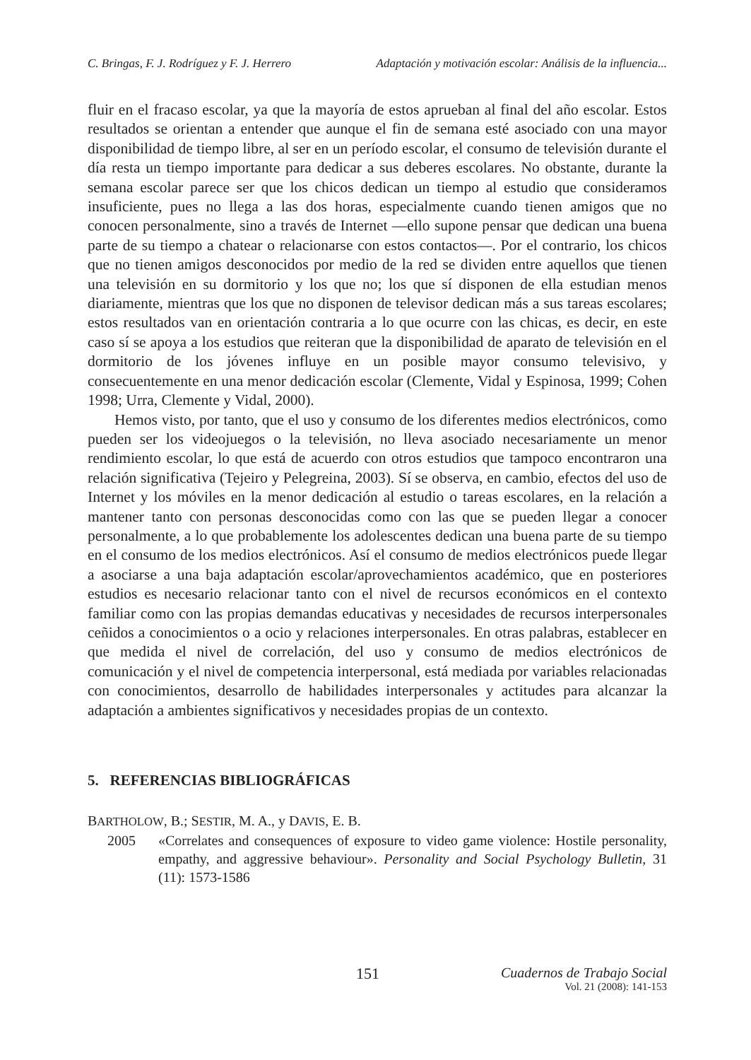C. Bringas, F. J. Rodríguez y F. J. Herrero Adaptación y motivación escolar: Análisis de la influencia...
fluir en el fracaso escolar, ya que la mayoría de estos aprueban al final del año escolar. Estos resultados se orientan a entender que aunque el fin de semana esté asociado con una mayor disponibilidad de tiempo libre, al ser en un período escolar, el consumo de televisión durante el día resta un tiempo importante para dedicar a sus deberes escolares. No obstante, durante la semana escolar parece ser que los chicos dedican un tiempo al estudio que consideramos insuficiente, pues no llega a las dos horas, especialmente cuando tienen amigos que no conocen personalmente, sino a través de Internet —ello supone pensar que dedican una buena parte de su tiempo a chatear o relacionarse con estos contactos—. Por el contrario, los chicos que no tienen amigos desconocidos por medio de la red se dividen entre aquellos que tienen una televisión en su dormitorio y los que no; los que sí disponen de ella estudian menos diariamente, mientras que los que no disponen de televisor dedican más a sus tareas escolares; estos resultados van en orientación contraria a lo que ocurre con las chicas, es decir, en este caso sí se apoya a los estudios que reiteran que la disponibilidad de aparato de televisión en el dormitorio de los jóvenes influye en un posible mayor consumo televisivo, y consecuentemente en una menor dedicación escolar (Clemente, Vidal y Espinosa, 1999; Cohen 1998; Urra, Clemente y Vidal, 2000).
Hemos visto, por tanto, que el uso y consumo de los diferentes medios electrónicos, como pueden ser los videojuegos o la televisión, no lleva asociado necesariamente un menor rendimiento escolar, lo que está de acuerdo con otros estudios que tampoco encontraron una relación significativa (Tejeiro y Pelegreina, 2003). Sí se observa, en cambio, efectos del uso de Internet y los móviles en la menor dedicación al estudio o tareas escolares, en la relación a mantener tanto con personas desconocidas como con las que se pueden llegar a conocer personalmente, a lo que probablemente los adolescentes dedican una buena parte de su tiempo en el consumo de los medios electrónicos. Así el consumo de medios electrónicos puede llegar a asociarse a una baja adaptación escolar/aprovechamientos académico, que en posteriores estudios es necesario relacionar tanto con el nivel de recursos económicos en el contexto familiar como con las propias demandas educativas y necesidades de recursos interpersonales ceñidos a conocimientos o a ocio y relaciones interpersonales. En otras palabras, establecer en que medida el nivel de correlación, del uso y consumo de medios electrónicos de comunicación y el nivel de competencia interpersonal, está mediada por variables relacionadas con conocimientos, desarrollo de habilidades interpersonales y actitudes para alcanzar la adaptación a ambientes significativos y necesidades propias de un contexto.
5. REFERENCIAS BIBLIOGRÁFICAS
BARTHOLOW, B.; SESTIR, M. A., y DAVIS, E. B.
2005 «Correlates and consequences of exposure to video game violence: Hostile personality, empathy, and aggressive behaviour». Personality and Social Psychology Bulletin, 31 (11): 1573-1586
151
Cuadernos de Trabajo Social
Vol. 21 (2008): 141-153